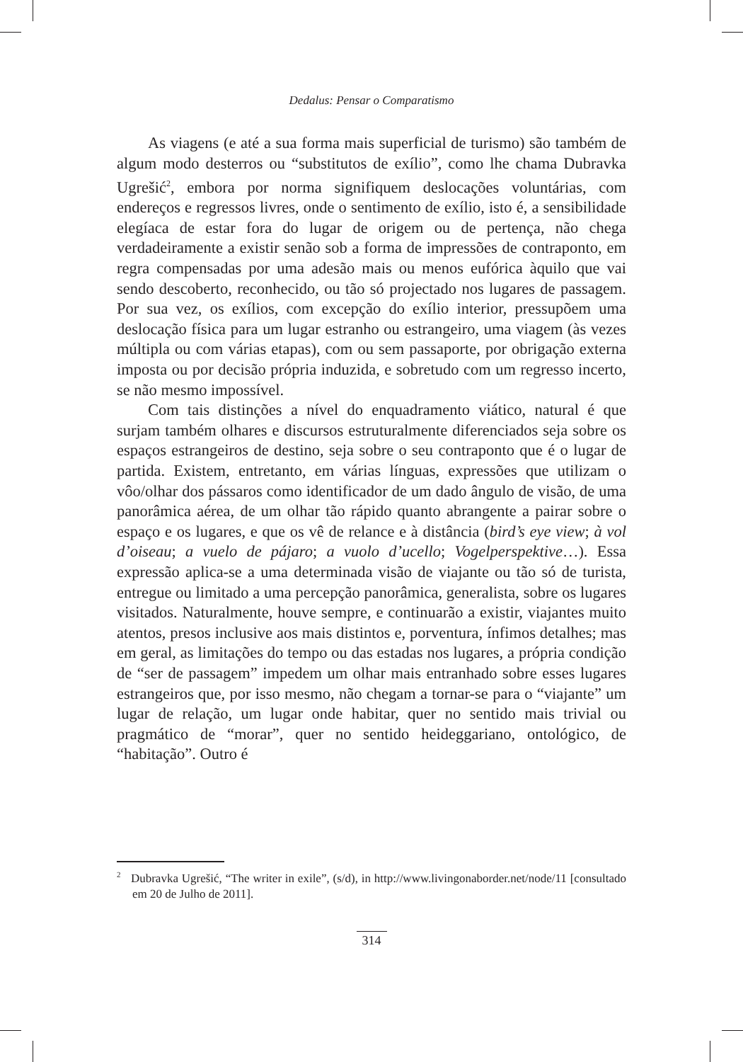Dedalus: Pensar o Comparatismo
As viagens (e até a sua forma mais superficial de turismo) são também de algum modo desterros ou “substitutos de exílio”, como lhe chama Dubravka Ugrešić<sup>2</sup>, embora por norma signifiquem deslocações voluntárias, com endereços e regressos livres, onde o sentimento de exílio, isto é, a sensibilidade elegíaca de estar fora do lugar de origem ou de pertença, não chega verdadeiramente a existir senão sob a forma de impressões de contraponto, em regra compensadas por uma adesão mais ou menos eufórica àquilo que vai sendo descoberto, reconhecido, ou tão só projectado nos lugares de passagem. Por sua vez, os exílios, com excepção do exílio interior, pressupõem uma deslocação física para um lugar estranho ou estrangeiro, uma viagem (às vezes múltipla ou com várias etapas), com ou sem passaporte, por obrigação externa imposta ou por decisão própria induzida, e sobretudo com um regresso incerto, se não mesmo impossível.
Com tais distinções a nível do enquadramento viático, natural é que surjam também olhares e discursos estruturalmente diferenciados seja sobre os espaços estrangeiros de destino, seja sobre o seu contraponto que é o lugar de partida. Existem, entretanto, em várias línguas, expressões que utilizam o vôo/olhar dos pássaros como identificador de um dado ângulo de visão, de uma panorâmica aérea, de um olhar tão rápido quanto abrangente a pairar sobre o espaço e os lugares, e que os vê de relance e à distância (bird’s eye view; à vol d’oiseau; a vuelo de pájaro; a vuolo d’ucello; Vogelperspektive…). Essa expressão aplica-se a uma determinada visão de viajante ou tão só de turista, entregue ou limitado a uma percepção panorâmica, generalista, sobre os lugares visitados. Naturalmente, houve sempre, e continuarão a existir, viajantes muito atentos, presos inclusive aos mais distintos e, porventura, ínfimos detalhes; mas em geral, as limitações do tempo ou das estadas nos lugares, a própria condição de “ser de passagem” impedem um olhar mais entranhado sobre esses lugares estrangeiros que, por isso mesmo, não chegam a tornar-se para o “viajante” um lugar de relação, um lugar onde habitar, quer no sentido mais trivial ou pragmático de “morar”, quer no sentido heideggariano, ontológico, de “habitação”. Outro é
<sup>2</sup> Dubravka Ugrešić, “The writer in exile”, (s/d), in http://www.livingonaborder.net/node/11 [consultado em 20 de Julho de 2011].
314